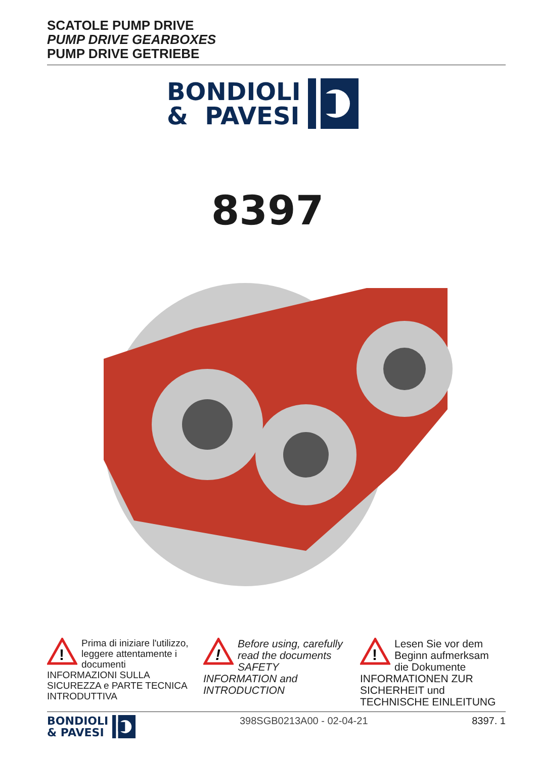SCATOLE PUMP DRIVE
PUMP DRIVE GEARBOXES
PUMP DRIVE GETRIEBE
BONDIOLI
& PAVESI
8397
!
Prima di iniziare l'utilizzo, leggere attentamente i documenti INFORMAZIONI SULLA SICUREZZA e PARTE TECNICA INTRODUTTIVA
!
Before using, carefully read the documents SAFETY INFORMATION and INTRODUCTION
!
Lesen Sie vor dem Beginn aufmerksam die Dokumente INFORMATIONEN ZUR SICHERHEIT und TECHNISCHE EINLEITUNG
BONDIOLI
& PAVESI
398SGB0213A00 - 02-04-21 8397. 1